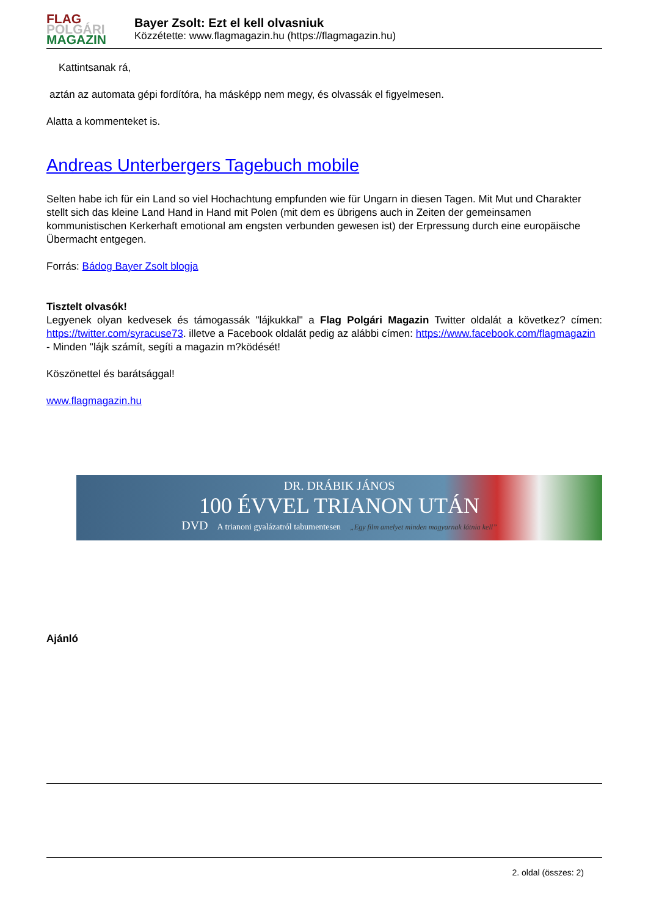FLAG
POLGÁRI
MAGAZIN
Bayer Zsolt: Ezt el kell olvasniuk
Közzétette: www.flagmagazin.hu (https://flagmagazin.hu)
Kattintsanak rá,
aztán az automata gépi fordítóra, ha másképp nem megy, és olvassák el figyelmesen.
Alatta a kommenteket is.
Andreas Unterbergers Tagebuch mobile
Selten habe ich für ein Land so viel Hochachtung empfunden wie für Ungarn in diesen Tagen. Mit Mut und Charakter stellt sich das kleine Land Hand in Hand mit Polen (mit dem es übrigens auch in Zeiten der gemeinsamen kommunistischen Kerkerhaft emotional am engsten verbunden gewesen ist) der Erpressung durch eine europäische Übermacht entgegen.
Forrás: Bádog Bayer Zsolt blogja
Tisztelt olvasók!
Legyenek olyan kedvesek és támogassák "lájkukkal" a Flag Polgári Magazin Twitter oldalát a következ? címen: https://twitter.com/syracuse73. illetve a Facebook oldalát pedig az alábbi címen: https://www.facebook.com/flagmagazin
- Minden "lájk számít, segíti a magazin m?ködését!
Köszönettel és barátsággal!
www.flagmagazin.hu
DR. DRÁBIK JÁNOS
100 ÉVVEL TRIANON UTÁN
DVD A trianoni gyalázatról tabumentesen „Egy film amelyet minden magyarnak látnia kell”
Ajánló
2. oldal (összes: 2)